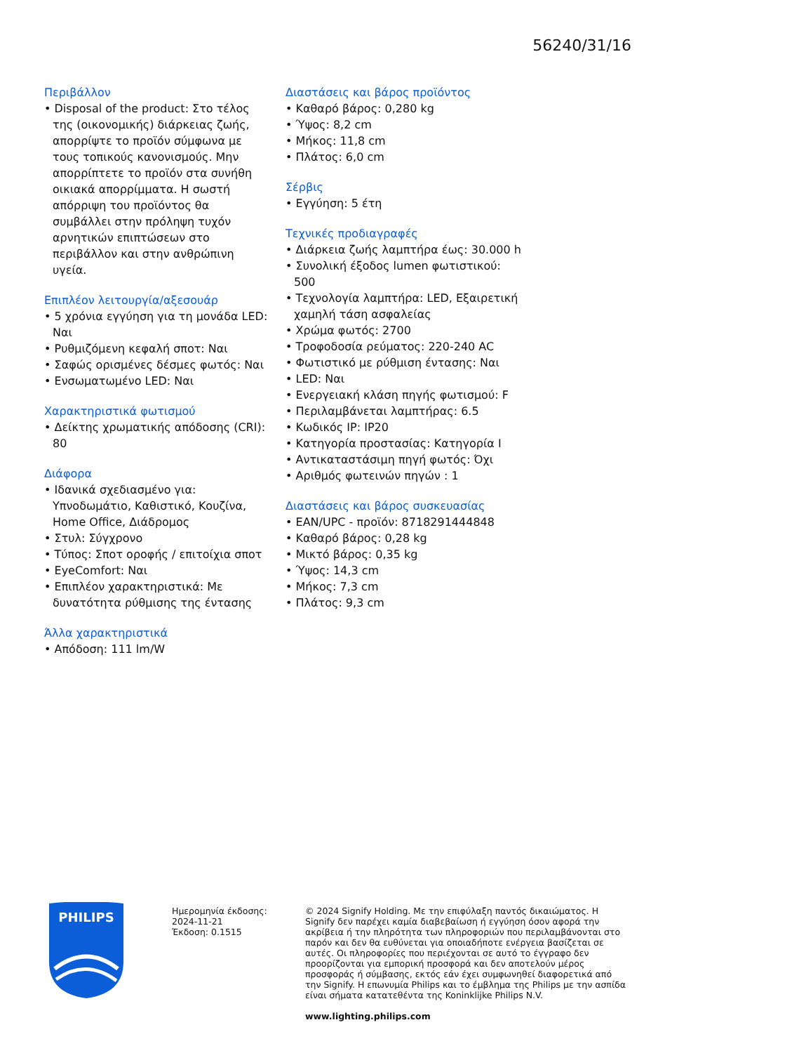56240/31/16
Περιβάλλον
• Disposal of the product: Στο τέλος της (οικονομικής) διάρκειας ζωής, απορρίψτε το προϊόν σύμφωνα με τους τοπικούς κανονισμούς. Μην απορρίπτετε το προϊόν στα συνήθη οικιακά απορρίμματα. Η σωστή απόρριψη του προϊόντος θα συμβάλλει στην πρόληψη τυχόν αρνητικών επιπτώσεων στο περιβάλλον και στην ανθρώπινη υγεία.
Επιπλέον λειτουργία/αξεσουάρ
• 5 χρόνια εγγύηση για τη μονάδα LED: Ναι
• Ρυθμιζόμενη κεφαλή σποτ: Ναι
• Σαφώς ορισμένες δέσμες φωτός: Ναι
• Ενσωματωμένο LED: Ναι
Χαρακτηριστικά φωτισμού
• Δείκτης χρωματικής απόδοσης (CRI): 80
Διάφορα
• Ιδανικά σχεδιασμένο για: Υπνοδωμάτιο, Καθιστικό, Κουζίνα, Home Office, Διάδρομος
• Στυλ: Σύγχρονο
• Τύπος: Σποτ οροφής / επιτοίχια σποτ
• EyeComfort: Ναι
• Επιπλέον χαρακτηριστικά: Με δυνατότητα ρύθμισης της έντασης
Άλλα χαρακτηριστικά
• Απόδοση: 111 lm/W
Διαστάσεις και βάρος προϊόντος
• Καθαρό βάρος: 0,280 kg
• Ύψος: 8,2 cm
• Μήκος: 11,8 cm
• Πλάτος: 6,0 cm
Σέρβις
• Εγγύηση: 5 έτη
Τεχνικές προδιαγραφές
• Διάρκεια ζωής λαμπτήρα έως: 30.000 h
• Συνολική έξοδος lumen φωτιστικού: 500
• Τεχνολογία λαμπτήρα: LED, Εξαιρετική χαμηλή τάση ασφαλείας
• Χρώμα φωτός: 2700
• Τροφοδοσία ρεύματος: 220-240 AC
• Φωτιστικό με ρύθμιση έντασης: Ναι
• LED: Ναι
• Ενεργειακή κλάση πηγής φωτισμού: F
• Περιλαμβάνεται λαμπτήρας: 6.5
• Κωδικός IP: IP20
• Κατηγορία προστασίας: Κατηγορία I
• Αντικαταστάσιμη πηγή φωτός: Όχι
• Αριθμός φωτεινών πηγών : 1
Διαστάσεις και βάρος συσκευασίας
• EAN/UPC - προϊόν: 8718291444848
• Καθαρό βάρος: 0,28 kg
• Μικτό βάρος: 0,35 kg
• Ύψος: 14,3 cm
• Μήκος: 7,3 cm
• Πλάτος: 9,3 cm
PHILIPS
Ημερομηνία έκδοσης:
2024-11-21
Έκδοση: 0.1515
© 2024 Signify Holding. Με την επιφύλαξη παντός δικαιώματος. Η Signify δεν παρέχει καμία διαβεβαίωση ή εγγύηση όσον αφορά την ακρίβεια ή την πληρότητα των πληροφοριών που περιλαμβάνονται στο παρόν και δεν θα ευθύνεται για οποιαδήποτε ενέργεια βασίζεται σε αυτές. Οι πληροφορίες που περιέχονται σε αυτό το έγγραφο δεν προορίζονται για εμπορική προσφορά και δεν αποτελούν μέρος προσφοράς ή σύμβασης, εκτός εάν έχει συμφωνηθεί διαφορετικά από την Signify. Η επωνυμία Philips και το έμβλημα της Philips με την ασπίδα είναι σήματα κατατεθέντα της Koninklijke Philips N.V.
www.lighting.philips.com